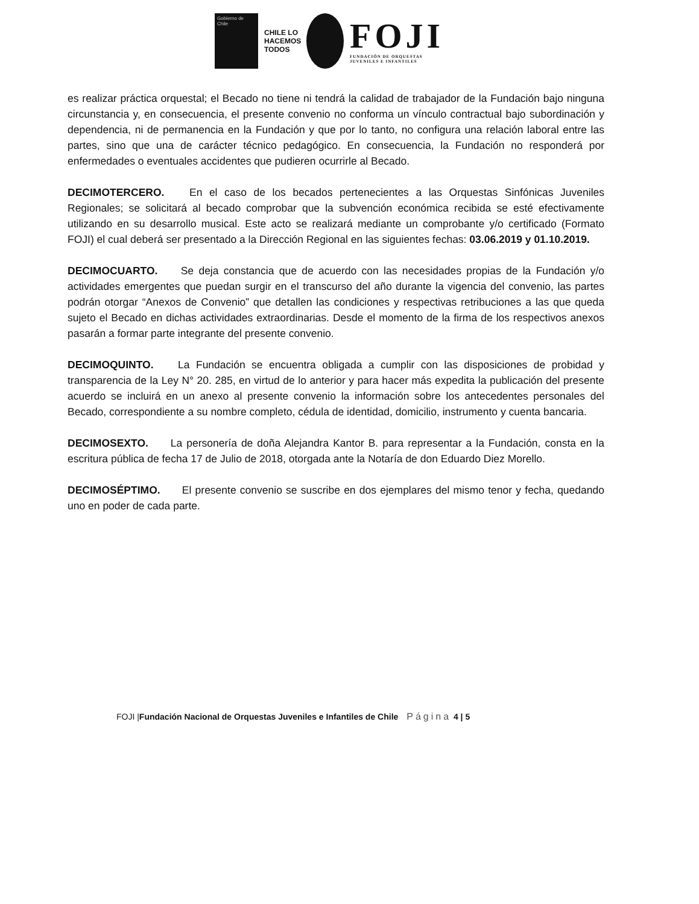Gobierno de Chile
CHILE LO HACEMOS TODOS
FOJI
FUNDACIÓN DE ORQUESTAS
JUVENILES E INFANTILES
es realizar práctica orquestal; el Becado no tiene ni tendrá la calidad de trabajador de la Fundación bajo ninguna circunstancia y, en consecuencia, el presente convenio no conforma un vínculo contractual bajo subordinación y dependencia, ni de permanencia en la Fundación y que por lo tanto, no configura una relación laboral entre las partes, sino que una de carácter técnico pedagógico. En consecuencia, la Fundación no responderá por enfermedades o eventuales accidentes que pudieren ocurrirle al Becado.
DECIMOTERCERO. En el caso de los becados pertenecientes a las Orquestas Sinfónicas Juveniles Regionales; se solicitará al becado comprobar que la subvención económica recibida se esté efectivamente utilizando en su desarrollo musical. Este acto se realizará mediante un comprobante y/o certificado (Formato FOJI) el cual deberá ser presentado a la Dirección Regional en las siguientes fechas: 03.06.2019 y 01.10.2019.
DECIMOCUARTO. Se deja constancia que de acuerdo con las necesidades propias de la Fundación y/o actividades emergentes que puedan surgir en el transcurso del año durante la vigencia del convenio, las partes podrán otorgar “Anexos de Convenio” que detallen las condiciones y respectivas retribuciones a las que queda sujeto el Becado en dichas actividades extraordinarias. Desde el momento de la firma de los respectivos anexos pasarán a formar parte integrante del presente convenio.
DECIMOQUINTO. La Fundación se encuentra obligada a cumplir con las disposiciones de probidad y transparencia de la Ley N° 20. 285, en virtud de lo anterior y para hacer más expedita la publicación del presente acuerdo se incluirá en un anexo al presente convenio la información sobre los antecedentes personales del Becado, correspondiente a su nombre completo, cédula de identidad, domicilio, instrumento y cuenta bancaria.
DECIMOSEXTO. La personería de doña Alejandra Kantor B. para representar a la Fundación, consta en la escritura pública de fecha 17 de Julio de 2018, otorgada ante la Notaría de don Eduardo Diez Morello.
DECIMOSÉPTIMO. El presente convenio se suscribe en dos ejemplares del mismo tenor y fecha, quedando uno en poder de cada parte.
FOJI |Fundación Nacional de Orquestas Juveniles e Infantiles de Chile Página 4 | 5